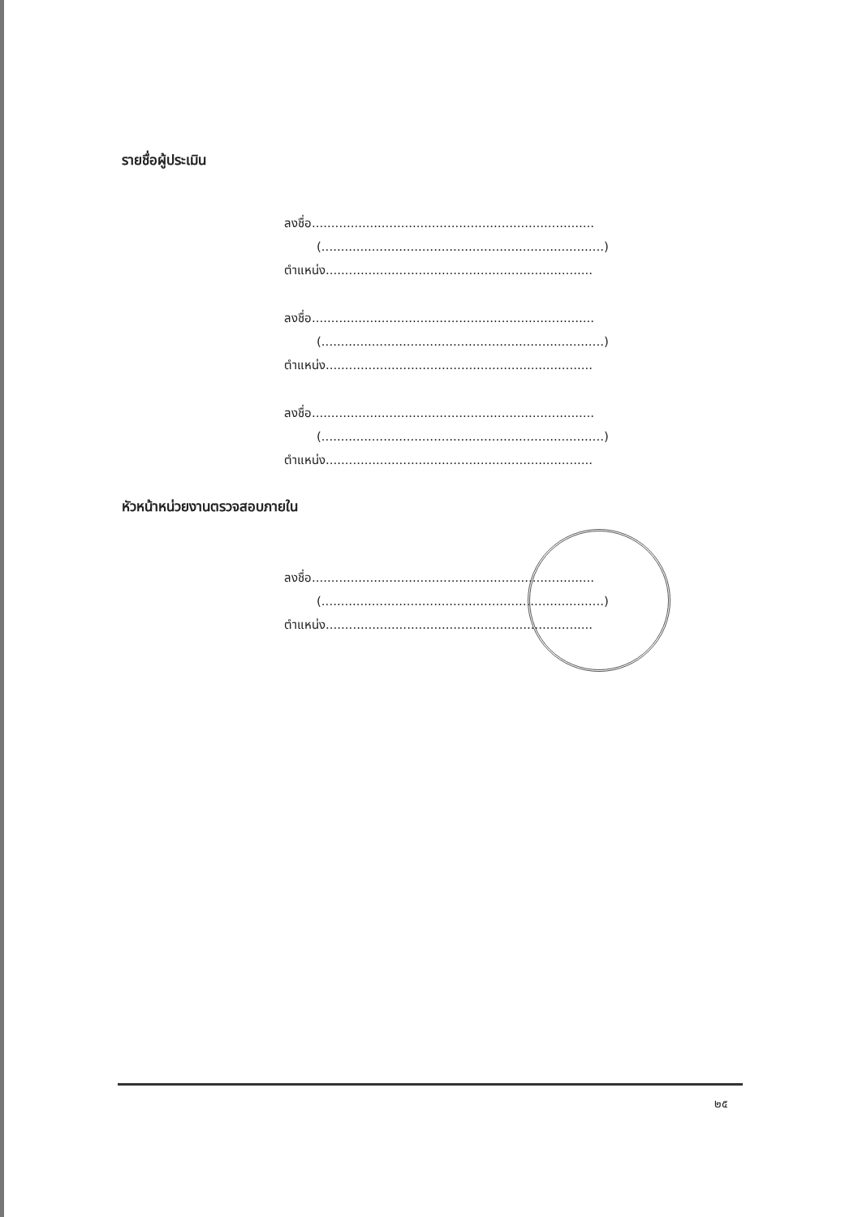รายชื่อผู้ประเมิน
ลงชื่อ.........................................................................
(.........................................................................)
ตำแหน่ง.....................................................................
ลงชื่อ.........................................................................
(.........................................................................)
ตำแหน่ง.....................................................................
ลงชื่อ.........................................................................
(.........................................................................)
ตำแหน่ง.....................................................................
หัวหน้าหน่วยงานตรวจสอบภายใน
ลงชื่อ.........................................................................
(.........................................................................)
ตำแหน่ง.....................................................................
๒๕